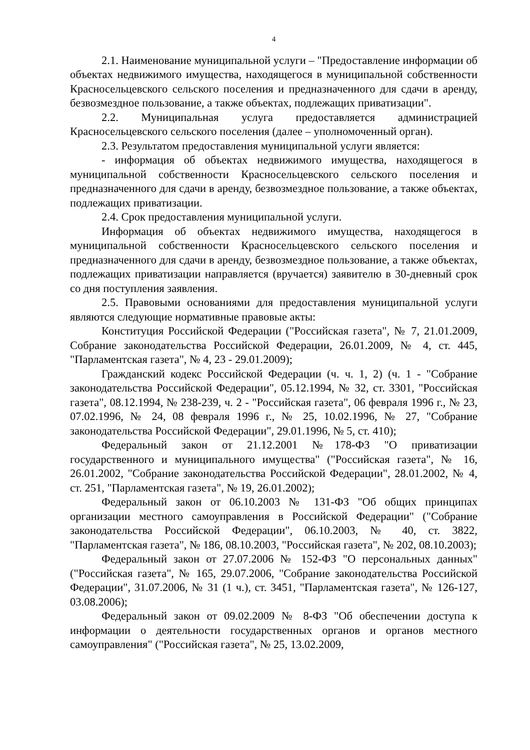4
2.1. Наименование муниципальной услуги – "Предоставление информации об объектах недвижимого имущества, находящегося в муниципальной собственности Красносельцевского сельского поселения и предназначенного для сдачи в аренду, безвозмездное пользование, а также объектах, подлежащих приватизации".
2.2. Муниципальная услуга предоставляется администрацией Красносельцевского сельского поселения (далее – уполномоченный орган).
2.3. Результатом предоставления муниципальной услуги является:
- информация об объектах недвижимого имущества, находящегося в муниципальной собственности Красносельцевского сельского поселения и предназначенного для сдачи в аренду, безвозмездное пользование, а также объектах, подлежащих приватизации.
2.4. Срок предоставления муниципальной услуги.
Информация об объектах недвижимого имущества, находящегося в муниципальной собственности Красносельцевского сельского поселения и предназначенного для сдачи в аренду, безвозмездное пользование, а также объектах, подлежащих приватизации направляется (вручается) заявителю в 30-дневный срок со дня поступления заявления.
2.5. Правовыми основаниями для предоставления муниципальной услуги являются следующие нормативные правовые акты:
Конституция Российской Федерации ("Российская газета", № 7, 21.01.2009, Собрание законодательства Российской Федерации, 26.01.2009, № 4, ст. 445, "Парламентская газета", № 4, 23 - 29.01.2009);
Гражданский кодекс Российской Федерации (ч. ч. 1, 2) (ч. 1 - "Собрание законодательства Российской Федерации", 05.12.1994, № 32, ст. 3301, "Российская газета", 08.12.1994, № 238-239, ч. 2 - "Российская газета", 06 февраля 1996 г., № 23, 07.02.1996, № 24, 08 февраля 1996 г., № 25, 10.02.1996, № 27, "Собрание законодательства Российской Федерации", 29.01.1996, № 5, ст. 410);
Федеральный закон от 21.12.2001 №178-ФЗ "О приватизации государственного и муниципального имущества" ("Российская газета", № 16, 26.01.2002, "Собрание законодательства Российской Федерации", 28.01.2002, № 4, ст. 251, "Парламентская газета", № 19, 26.01.2002);
Федеральный закон от 06.10.2003 № 131-ФЗ "Об общих принципах организации местного самоуправления в Российской Федерации" ("Собрание законодательства Российской Федерации", 06.10.2003, № 40, ст. 3822, "Парламентская газета", № 186, 08.10.2003, "Российская газета", № 202, 08.10.2003);
Федеральный закон от 27.07.2006 № 152-ФЗ "О персональных данных" ("Российская газета", № 165, 29.07.2006, "Собрание законодательства Российской Федерации", 31.07.2006, № 31 (1 ч.), ст. 3451, "Парламентская газета", № 126-127, 03.08.2006);
Федеральный закон от 09.02.2009 № 8-ФЗ "Об обеспечении доступа к информации о деятельности государственных органов и органов местного самоуправления" ("Российская газета", № 25, 13.02.2009,